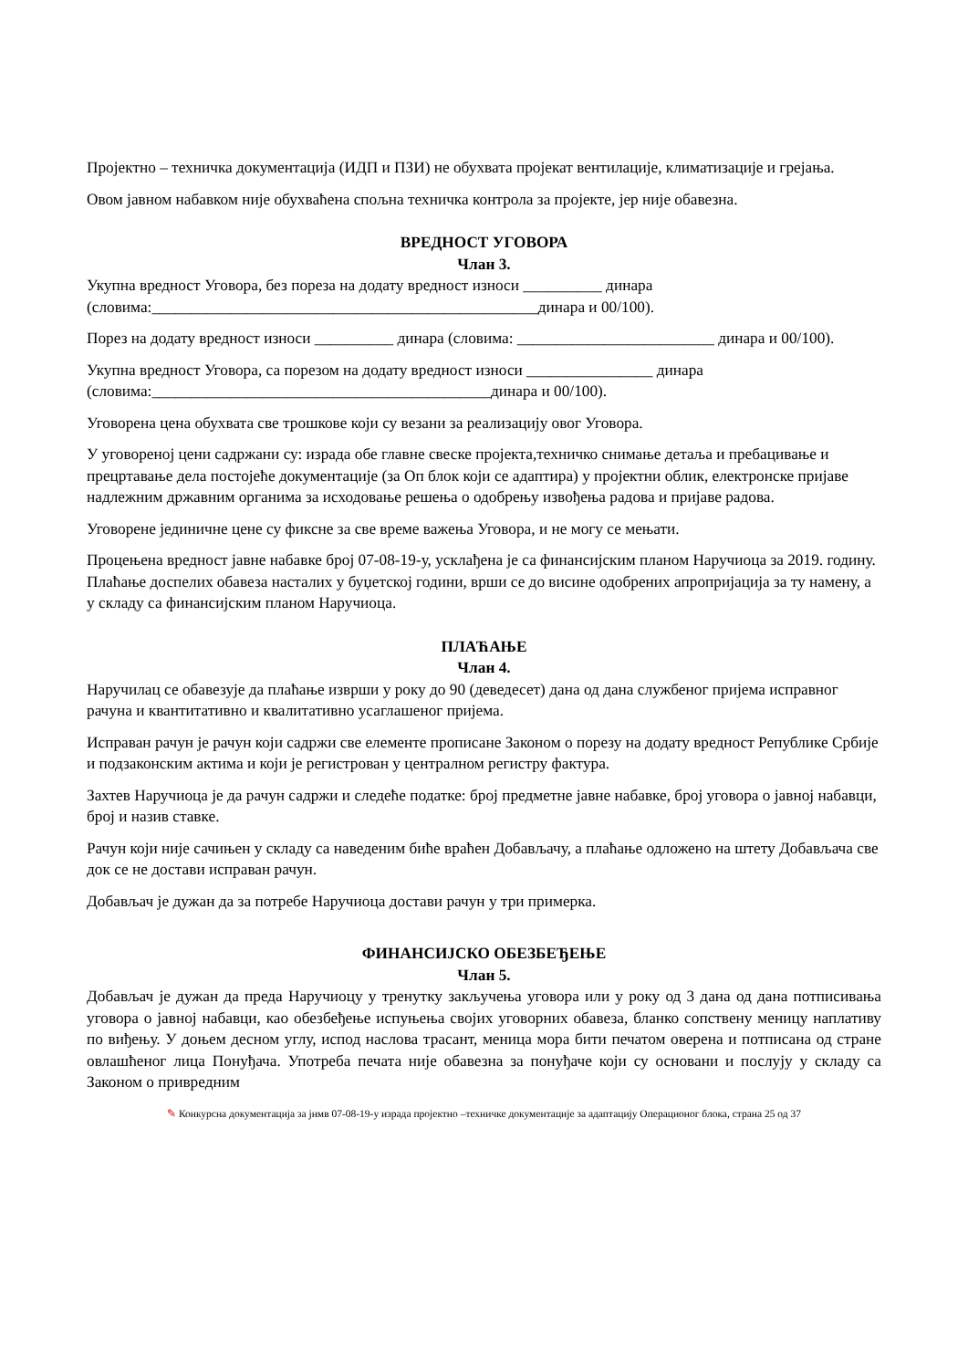Пројектно – техничка документација (ИДП и ПЗИ) не обухвата пројекат вентилације, климатизације и грејања.
Овом јавном набавком није обухваћена спољна техничка контрола за пројекте, јер није обавезна.
ВРЕДНОСТ УГОВОРА
Члан 3.
Укупна вредност Уговора, без пореза на додату вредност износи __________ динара (словима:_________________________________________________динара и 00/100).
Порез на додату вредност износи __________ динара (словима: _________________________ динара и 00/100).
Укупна вредност Уговора, са порезом на додату вредност износи ________________ динара (словима:___________________________________________динара и 00/100).
Уговорена цена обухвата све трошкове који су везани за реализацију овог Уговора.
У уговореној цени садржани су: израда обе главне свеске пројекта,техничко снимање детаља и пребацивање и прецртавање дела постојеће документације (за Оп блок који се адаптира) у пројектни облик, електронске пријаве надлежним државним органима за исходовање решења о одобрењу извођења радова и пријаве радова.
Уговорене јединичне цене су фиксне за све време важења Уговора, и не могу се мењати.
Процењена вредност јавне набавке број 07-08-19-у, усклађена је са финансијским планом Наручиоца за 2019. годину. Плаћање доспелих обавеза насталих у буџетској години, врши се до висине одобрених апропријација за ту намену, а у складу са финансијским планом Наручиоца.
ПЛАЋАЊЕ
Члан 4.
Наручилац се обавезује да плаћање изврши у року до 90 (деведесет) дана од дана службеног пријема исправног рачуна и квантитативно и квалитативно усаглашеног пријема.
Исправан рачун је рачун који садржи све елементе прописане Законом о порезу на додату вредност Републике Србије и подзаконским актима и који је регистрован у централном регистру фактура.
Захтев Наручиоца је да рачун садржи и следеће податке: број предметне јавне набавке, број уговора о јавној набавци, број и назив ставке.
Рачун који није сачињен у складу са наведеним биће враћен Добављачу, а плаћање одложено на штету Добављача све док се не достави исправан рачун.
Добављач је дужан да за потребе Наручиоца достави рачун у три примерка.
ФИНАНСИЈСКО ОБЕЗБЕЂЕЊЕ
Члан 5.
Добављач је дужан да преда Наручиоцу у тренутку закључења уговора или у року од 3 дана од дана потписивања уговора о јавној набавци, као обезбеђење испуњења својих уговорних обавеза, бланко сопствену меницу наплативу по виђењу. У доњем десном углу, испод наслова трасант, меница мора бити печатом оверена и потписана од стране овлашћеног лица Понуђача. Употреба печата није обавезна за понуђаче који су основани и послују у складу са Законом о привредним
✎ Конкурсна документација за јнмв 07-08-19-у израда пројектно –техничке документације за адаптацију Операционог блока, страна 25 од 37